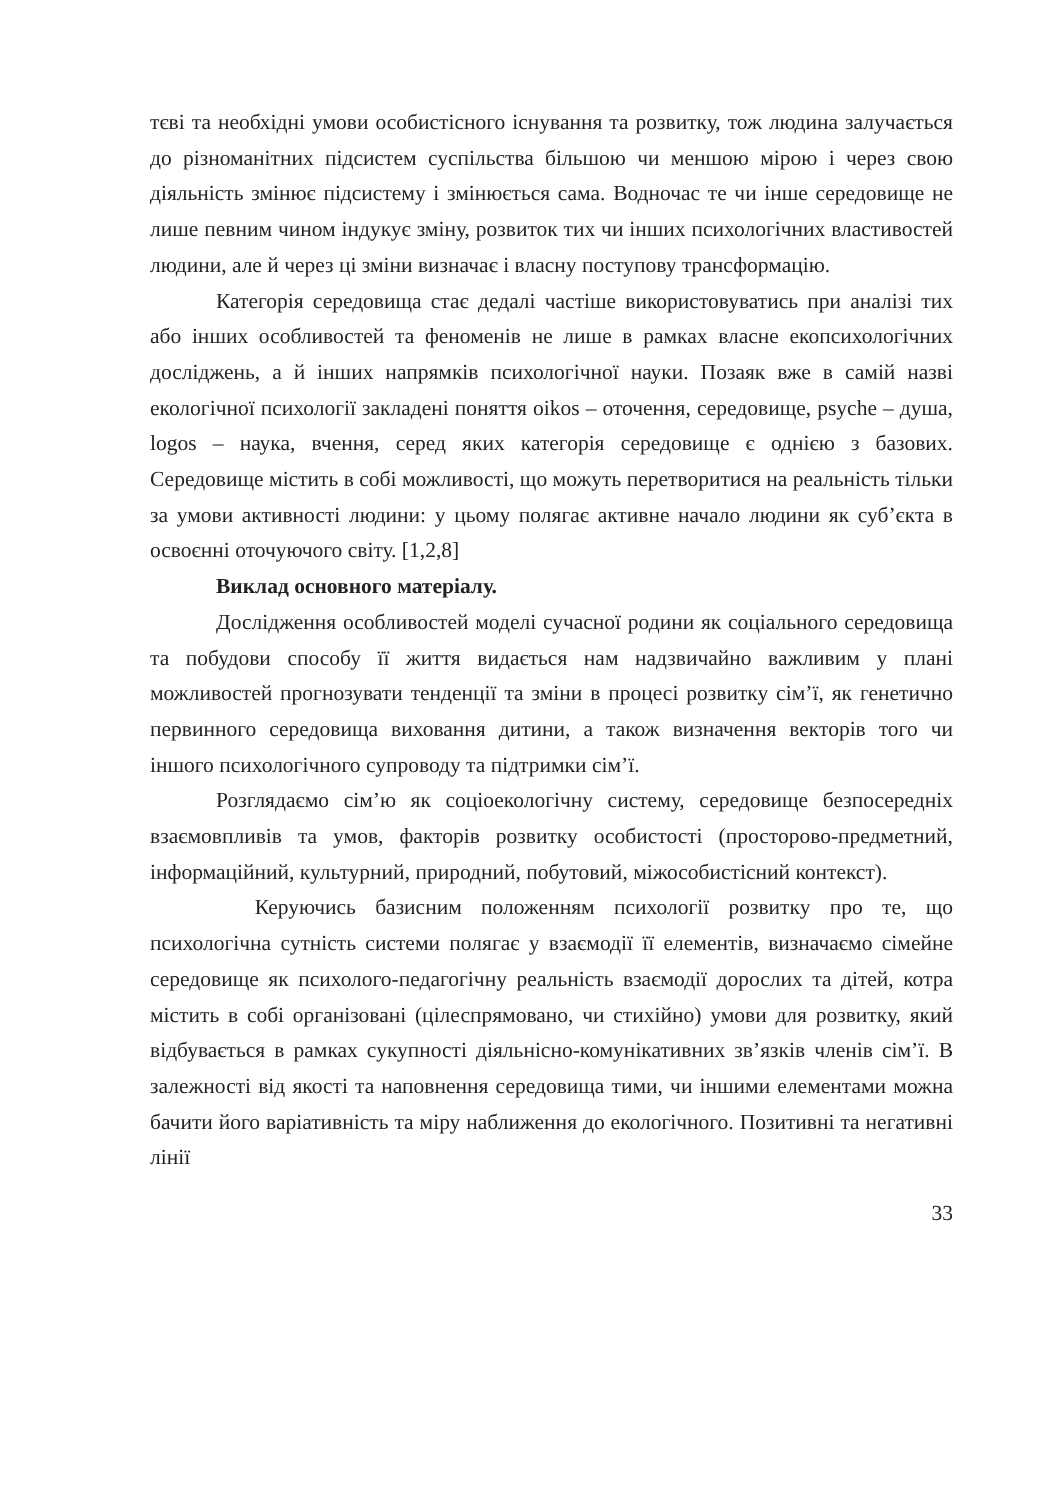тєві та необхідні умови особистісного існування та розвитку, тож людина залучається до різноманітних підсистем суспільства більшою чи меншою мірою і через свою діяльність змінює підсистему і змінюється сама. Водночас те чи інше середовище не лише певним чином індукує зміну, розвиток тих чи інших психологічних властивостей людини, але й через ці зміни визначає і власну поступову трансформацію.
Категорія середовища стає дедалі частіше використовуватись при аналізі тих або інших особливостей та феноменів не лише в рамках власне екопсихологічних досліджень, а й інших напрямків психологічної науки. Позаяк вже в самій назві екологічної психології закладені поняття oikos – оточення, середовище, psyche – душа, logos – наука, вчення, серед яких категорія середовище є однією з базових. Середовище містить в собі можливості, що можуть перетворитися на реальність тільки за умови активності людини: у цьому полягає активне начало людини як суб’єкта в освоєнні оточуючого світу. [1,2,8]
Виклад основного матеріалу.
Дослідження особливостей моделі сучасної родини як соціального середовища та побудови способу її життя видається нам надзвичайно важливим у плані можливостей прогнозувати тенденції та зміни в процесі розвитку сім’ї, як генетично первинного середовища виховання дитини, а також визначення векторів того чи іншого психологічного супроводу та підтримки сім’ї.
Розглядаємо сім’ю як соціоекологічну систему, середовище безпосередніх взаємовпливів та умов, факторів розвитку особистості (просторово-предметний, інформаційний, культурний, природний, побутовий, міжособистісний контекст).
Керуючись базисним положенням психології розвитку про те, що психологічна сутність системи полягає у взаємодії її елементів, визначаємо сімейне середовище як психолого-педагогічну реальність взаємодії дорослих та дітей, котра містить в собі організовані (цілеспрямовано, чи стихійно) умови для розвитку, який відбувається в рамках сукупності діяльнісно-комунікативних зв’язків членів сім’ї. В залежності від якості та наповнення середовища тими, чи іншими елементами можна бачити його варіативність та міру наближення до екологічного. Позитивні та негативні лінії
33